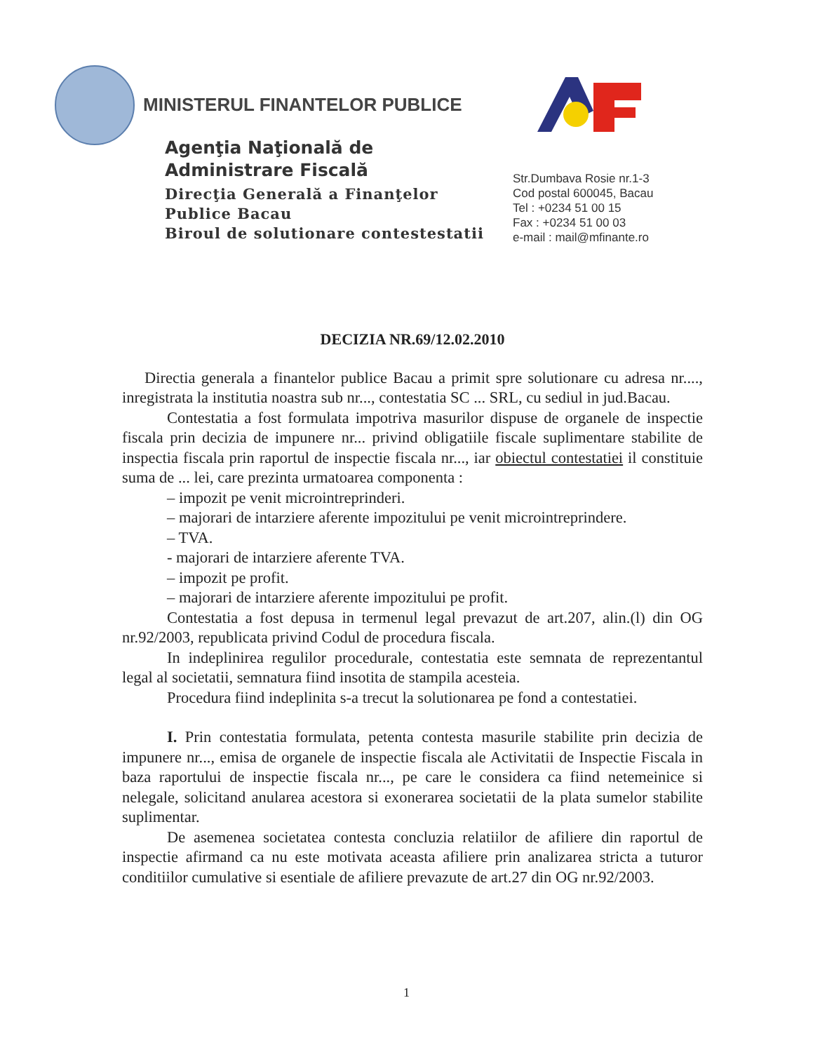MINISTERUL FINANTELOR PUBLICE
Agenţia Naţională de
Administrare Fiscală
Direcţia Generală a Finanţelor
Publice Bacau
Biroul de solutionare contestestatii
Str.Dumbava Rosie nr.1-3
Cod postal 600045, Bacau
Tel : +0234 51 00 15
Fax : +0234 51 00 03
e-mail : mail@mfinante.ro
DECIZIA NR.69/12.02.2010
Directia generala a finantelor publice Bacau a primit spre solutionare cu adresa nr...., inregistrata la institutia noastra sub nr..., contestatia SC ... SRL, cu sediul in jud.Bacau.
Contestatia a fost formulata impotriva masurilor dispuse de organele de inspectie fiscala prin decizia de impunere nr... privind obligatiile fiscale suplimentare stabilite de inspectia fiscala prin raportul de inspectie fiscala nr..., iar obiectul contestatiei il constituie suma de ... lei, care prezinta urmatoarea componenta :
– impozit pe venit microintreprinderi.
– majorari de intarziere aferente impozitului pe venit microintreprindere.
– TVA.
- majorari de intarziere aferente TVA.
– impozit pe profit.
– majorari de intarziere aferente impozitului pe profit.
Contestatia a fost depusa in termenul legal prevazut de art.207, alin.(l) din OG nr.92/2003, republicata privind Codul de procedura fiscala.
In indeplinirea regulilor procedurale, contestatia este semnata de reprezentantul legal al societatii, semnatura fiind insotita de stampila acesteia.
Procedura fiind indeplinita s-a trecut la solutionarea pe fond a contestatiei.
I. Prin contestatia formulata, petenta contesta masurile stabilite prin decizia de impunere nr..., emisa de organele de inspectie fiscala ale Activitatii de Inspectie Fiscala in baza raportului de inspectie fiscala nr..., pe care le considera ca fiind netemeinice si nelegale, solicitand anularea acestora si exonerarea societatii de la plata sumelor stabilite suplimentar.
De asemenea societatea contesta concluzia relatiilor de afiliere din raportul de inspectie afirmand ca nu este motivata aceasta afiliere prin analizarea stricta a tuturor conditiilor cumulative si esentiale de afiliere prevazute de art.27 din OG nr.92/2003.
1